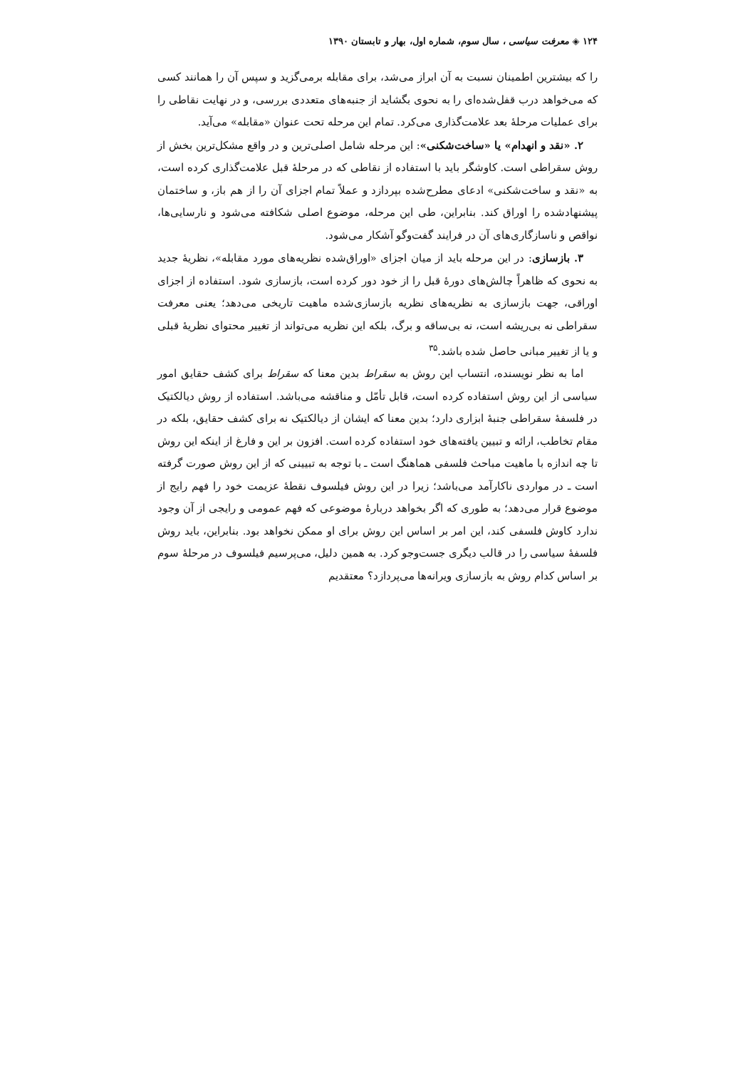۱۲۴ ◈ معرفت سیاسی ، سال سوم، شماره اول، بهار و تابستان ۱۳۹۰
را که بیشترین اطمینان نسبت به آن ابراز می‌شد، برای مقابله برمی‌گزید و سپس آن را همانند کسی که می‌خواهد درب قفل‌شده‌ای را به نحوی بگشاید از جنبه‌های متعددی بررسی، و در نهایت نقاطی را برای عملیات مرحلهٔ بعد علامت‌گذاری می‌کرد. تمام این مرحله تحت عنوان «مقابله» می‌آید.
۲. «نقد و انهدام» یا «ساخت‌شکنی»: این مرحله شامل اصلی‌ترین و در واقع مشکل‌ترین بخش از روش سقراطی است. کاوشگر باید با استفاده از نقاطی که در مرحلهٔ قبل علامت‌گذاری کرده است، به «نقد و ساخت‌شکنی» ادعای مطرح‌شده بپردازد و عملاً تمام اجزای آن را از هم باز، و ساختمان پیشنهادشده را اوراق کند. بنابراین، طی این مرحله، موضوع اصلی شکافته می‌شود و نارسایی‌ها، نواقص و ناسازگاری‌های آن در فرایند گفت‌وگو آشکار می‌شود.
۳. بازسازی: در این مرحله باید از میان اجزای «اوراق‌شده نظریه‌های مورد مقابله»، نظریهٔ جدید به نحوی که ظاهراً چالش‌های دورهٔ قبل را از خود دور کرده است، بازسازی شود. استفاده از اجزای اوراقی، جهت بازسازی به نظریه‌های نظریه بازسازی‌شده ماهیت تاریخی می‌دهد؛ یعنی معرفت سقراطی نه بی‌ریشه است، نه بی‌ساقه و برگ، بلکه این نظریه می‌تواند از تغییر محتوای نظریهٔ قبلی و یا از تغییر مبانی حاصل شده باشد.<sup>۳۵</sup>
اما به نظر نویسنده، انتساب این روش به سقراط بدین معنا که سقراط برای کشف حقایق امور سیاسی از این روش استفاده کرده است، قابل تأمّل و مناقشه می‌باشد. استفاده از روش دیالکتیک در فلسفهٔ سقراطی جنبهٔ ابزاری دارد؛ بدین معنا که ایشان از دیالکتیک نه برای کشف حقایق، بلکه در مقام تخاطب، ارائه و تبیین یافته‌های خود استفاده کرده است. افزون بر این و فارغ از اینکه این روش تا چه اندازه با ماهیت مباحث فلسفی هماهنگ است ـ با توجه به تبیینی که از این روش صورت گرفته است ـ در مواردی ناکارآمد می‌باشد؛ زیرا در این روش فیلسوف نقطهٔ عزیمت خود را فهم رایج از موضوع قرار می‌دهد؛ به طوری که اگر بخواهد دربارهٔ موضوعی که فهم عمومی و رایجی از آن وجود ندارد کاوش فلسفی کند، این امر بر اساس این روش برای او ممکن نخواهد بود. بنابراین، باید روش فلسفهٔ سیاسی را در قالب دیگری جست‌وجو کرد. به همین دلیل، می‌پرسیم فیلسوف در مرحلهٔ سوم بر اساس کدام روش به بازسازی ویرانه‌ها می‌پردازد؟ معتقدیم